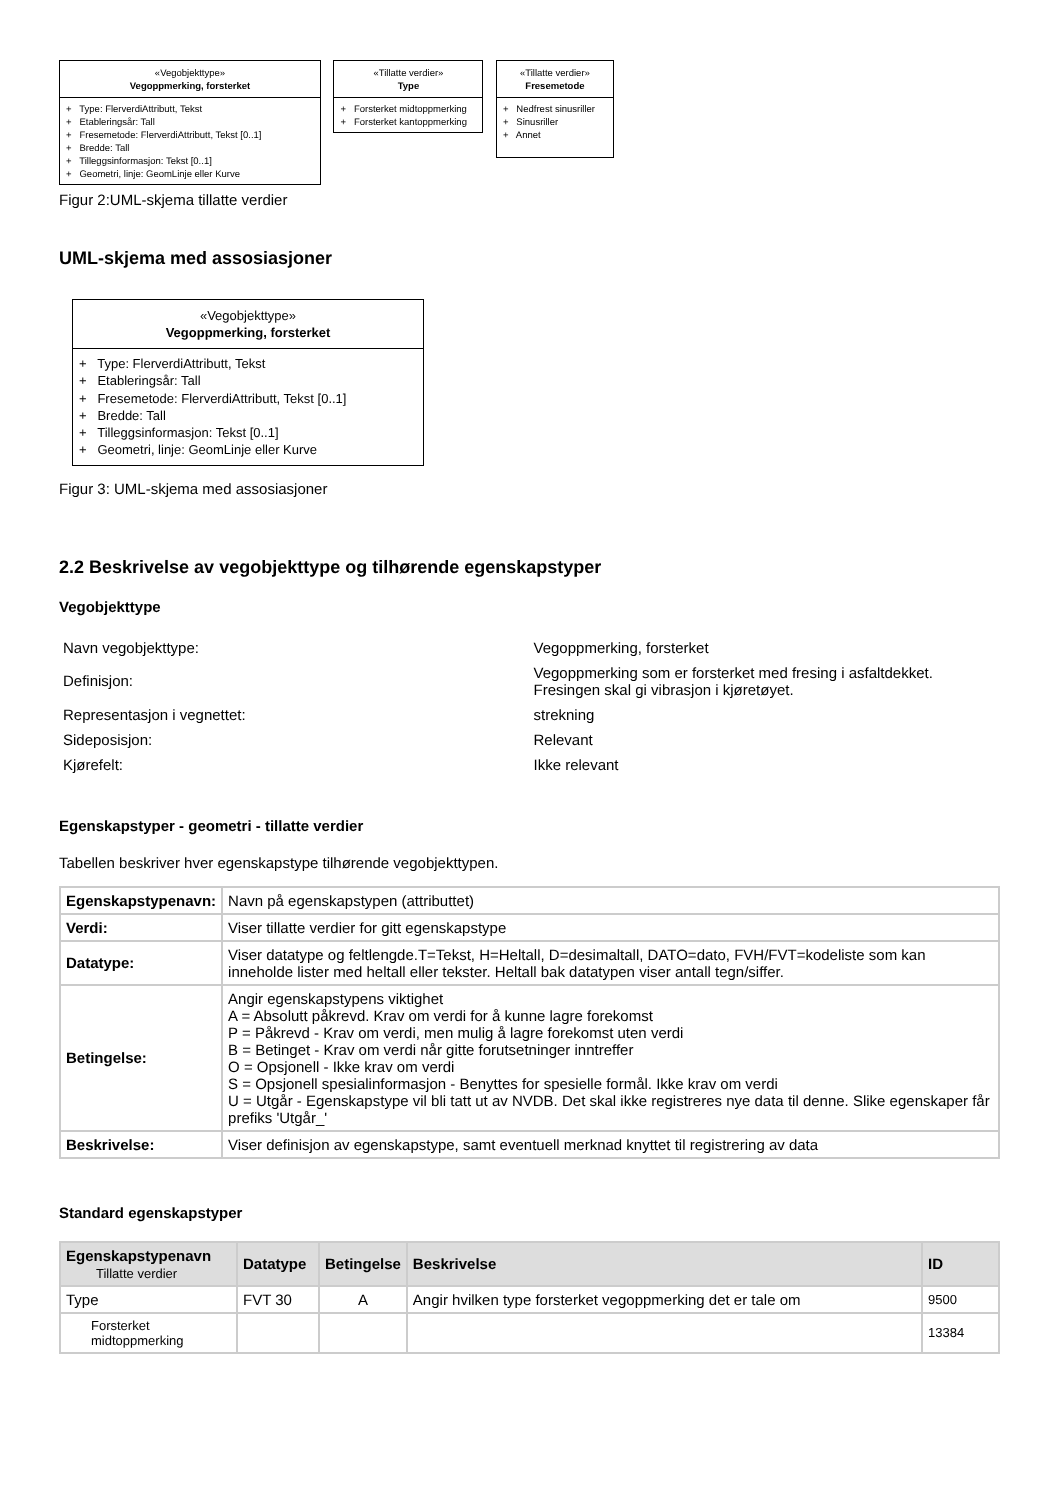«Vegobjekttype»
Vegoppmerking, forsterket
+ Type: FlerverdiAttributt, Tekst
+ Etableringsår: Tall
+ Fresemetode: FlerverdiAttributt, Tekst [0..1]
+ Bredde: Tall
+ Tilleggsinformasjon: Tekst [0..1]
+ Geometri, linje: GeomLinje eller Kurve
«Tillatte verdier»
Type
+ Forsterket midtoppmerking
+ Forsterket kantoppmerking
«Tillatte verdier»
Fresemetode
+ Nedfrest sinusriller
+ Sinusriller
+ Annet
Figur 2:UML-skjema tillatte verdier
UML-skjema med assosiasjoner
«Vegobjekttype»
Vegoppmerking, forsterket
+ Type: FlerverdiAttributt, Tekst
+ Etableringsår: Tall
+ Fresemetode: FlerverdiAttributt, Tekst [0..1]
+ Bredde: Tall
+ Tilleggsinformasjon: Tekst [0..1]
+ Geometri, linje: GeomLinje eller Kurve
Figur 3: UML-skjema med assosiasjoner
2.2 Beskrivelse av vegobjekttype og tilhørende egenskapstyper
Vegobjekttype
| Navn vegobjekttype: | Vegoppmerking, forsterket |
| Definisjon: | Vegoppmerking som er forsterket med fresing i asfaltdekket. Fresingen skal gi vibrasjon i kjøretøyet. |
| Representasjon i vegnettet: | strekning |
| Sideposisjon: | Relevant |
| Kjørefelt: | Ikke relevant |
Egenskapstyper - geometri - tillatte verdier
Tabellen beskriver hver egenskapstype tilhørende vegobjekttypen.
| Egenskapstypenavn: | Navn på egenskapstypen (attributtet) |
| Verdi: | Viser tillatte verdier for gitt egenskapstype |
| Datatype: | Viser datatype og feltlengde.T=Tekst, H=Heltall, D=desimaltall, DATO=dato, FVH/FVT=kodeliste som kan inneholde lister med heltall eller tekster. Heltall bak datatypen viser antall tegn/siffer. |
| Betingelse: | Angir egenskapstypens viktighet A = Absolutt påkrevd. Krav om verdi for å kunne lagre forekomst P = Påkrevd - Krav om verdi, men mulig å lagre forekomst uten verdi B = Betinget - Krav om verdi når gitte forutsetninger inntreffer O = Opsjonell - Ikke krav om verdi S = Opsjonell spesialinformasjon - Benyttes for spesielle formål. Ikke krav om verdi U = Utgår - Egenskapstype vil bli tatt ut av NVDB. Det skal ikke registreres nye data til denne. Slike egenskaper får prefiks 'Utgår_' |
| Beskrivelse: | Viser definisjon av egenskapstype, samt eventuell merknad knyttet til registrering av data |
Standard egenskapstyper
| Egenskapstypenavn Tillatte verdier | Datatype | Betingelse | Beskrivelse | ID |
| --- | --- | --- | --- | --- |
| Type | FVT 30 | A | Angir hvilken type forsterket vegoppmerking det er tale om | 9500 |
| Forsterket midtoppmerking | | | | 13384 |